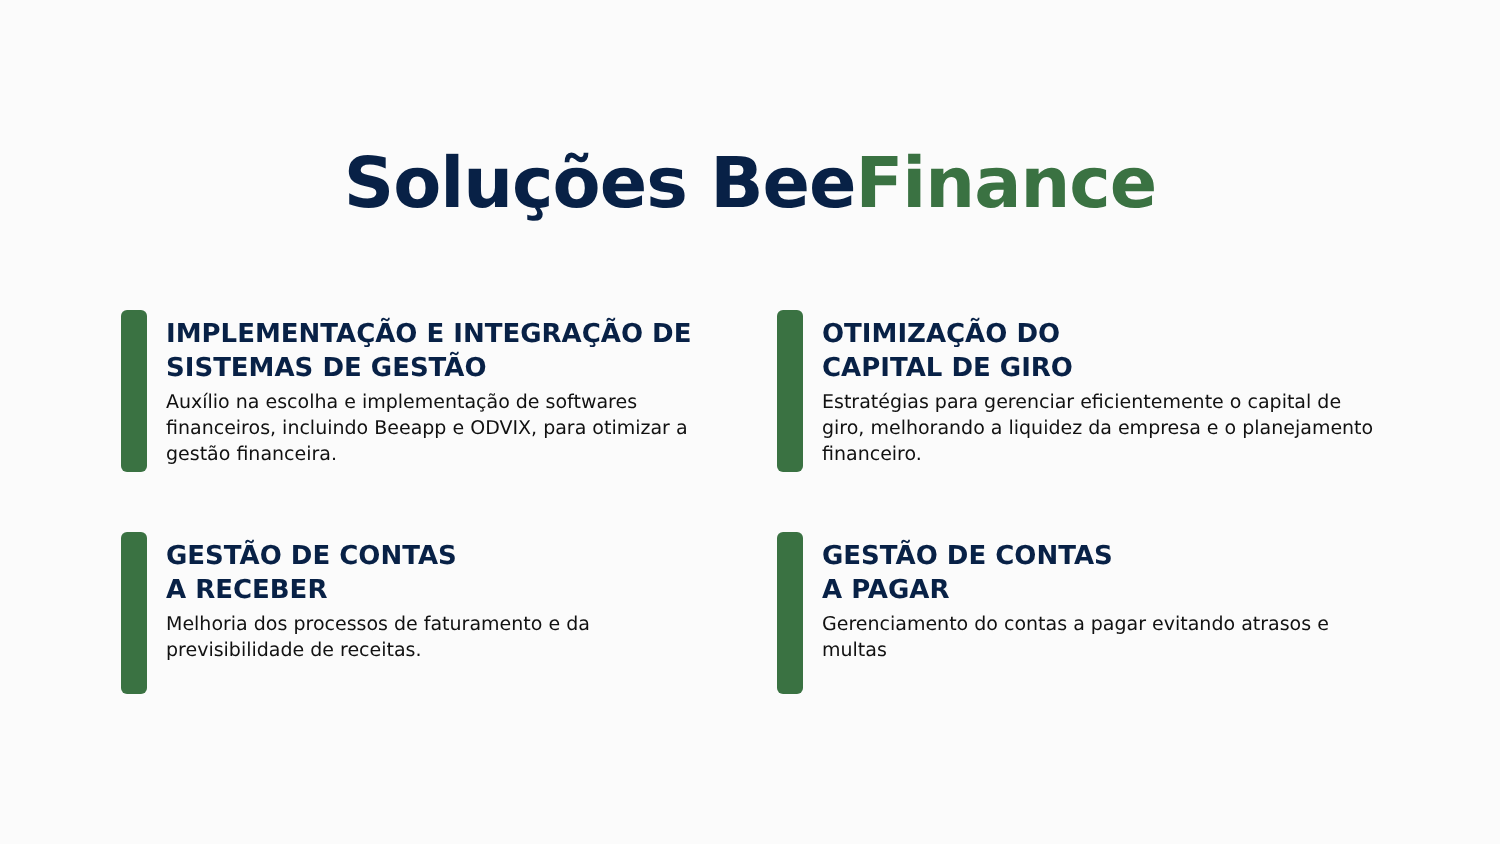Soluções BeeFinance
IMPLEMENTAÇÃO E INTEGRAÇÃO DE SISTEMAS DE GESTÃO
Auxílio na escolha e implementação de softwares financeiros, incluindo Beeapp e ODVIX, para otimizar a gestão financeira.
OTIMIZAÇÃO DO
CAPITAL DE GIRO
Estratégias para gerenciar eficientemente o capital de giro, melhorando a liquidez da empresa e o planejamento financeiro.
GESTÃO DE CONTAS
A RECEBER
Melhoria dos processos de faturamento e da previsibilidade de receitas.
GESTÃO DE CONTAS
A PAGAR
Gerenciamento do contas a pagar evitando atrasos e multas